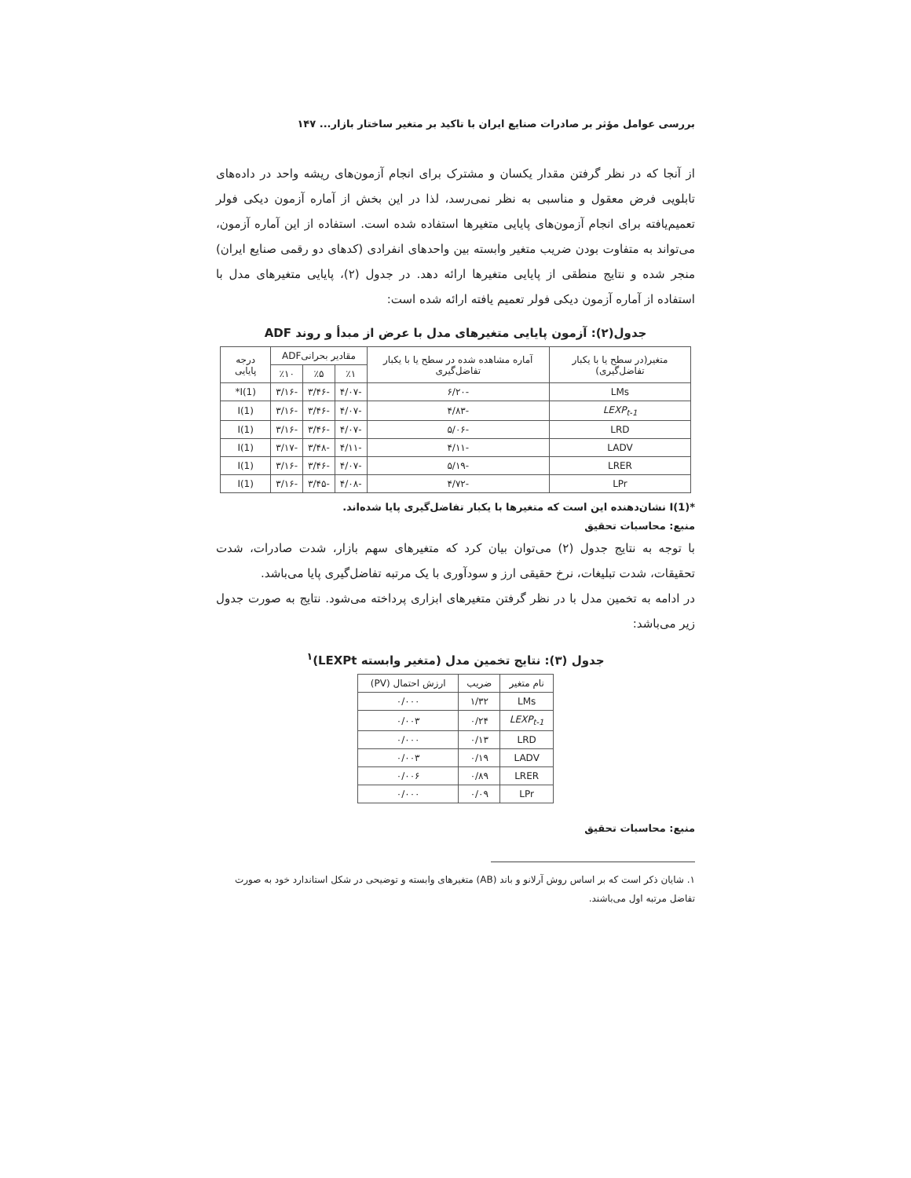بررسی عوامل مؤثر بر صادرات صنایع ایران با تاکید بر متغیر ساختار بازار... ۱۴۷
از آنجا که در نظر گرفتن مقدار یکسان و مشترک برای انجام آزمون‌های ریشه واحد در داده‌های تابلویی فرض معقول و مناسبی به نظر نمی‌رسد، لذا در این بخش از آماره آزمون دیکی فولر تعمیم‌یافته برای انجام آزمون‌های پایایی متغیرها استفاده شده است. استفاده از این آماره آزمون، می‌تواند به متفاوت بودن ضریب متغیر وابسته بین واحدهای انفرادی (کدهای دو رقمی صنایع ایران) منجر شده و نتایج منطقی از پایایی متغیرها ارائه دهد. در جدول (۲)، پایایی متغیرهای مدل با استفاده از آماره آزمون دیکی فولر تعمیم یافته ارائه شده است:
جدول(۲): آزمون پایایی متغیرهای مدل با عرض از مبدأ و روند ADF
| متغیر(در سطح یا با یکبار تفاضل‌گیری) | آماره مشاهده شده در سطح یا با یکبار تفاضل‌گیری | مقادیر بحرانیADF | | | درجه پایایی |
| --- | --- | --- | --- | --- | --- |
| | | ٪۱ | ٪۵ | ٪۱۰ | |
| LMs | -۶/۲۰ | -۴/۰۷ | -۳/۴۶ | -۳/۱۶ | I(1)* |
| LEXP<sub>t-1</sub> | -۴/۸۳ | -۴/۰۷ | -۳/۴۶ | -۳/۱۶ | I(1) |
| LRD | -۵/۰۶ | -۴/۰۷ | -۳/۴۶ | -۳/۱۶ | I(1) |
| LADV | -۴/۱۱ | -۴/۱۱ | -۳/۴۸ | -۳/۱۷ | I(1) |
| LRER | -۵/۱۹ | -۴/۰۷ | -۳/۴۶ | -۳/۱۶ | I(1) |
| LPr | -۴/۷۲ | -۴/۰۸ | -۳/۴۵ | -۳/۱۶ | I(1) |
*I(1) نشان‌دهنده این است که متغیرها با یکبار تفاضل‌گیری پایا شده‌اند.
منبع: محاسبات تحقیق
با توجه به نتایج جدول (۲) می‌توان بیان کرد که متغیرهای سهم بازار، شدت صادرات، شدت تحقیقات، شدت تبلیغات، نرخ حقیقی ارز و سودآوری با یک مرتبه تفاضل‌گیری پایا می‌باشد.
در ادامه به تخمین مدل با در نظر گرفتن متغیرهای ابزاری پرداخته می‌شود. نتایج به صورت جدول زیر می‌باشد:
جدول (۳): نتایج تخمین مدل (متغیر وابسته LEXPt)<sup>۱</sup>
| نام متغیر | ضریب | ارزش احتمال (PV) |
| --- | --- | --- |
| LMs | ۱/۳۲ | ۰/۰۰۰ |
| LEXP<sub>t-1</sub> | ۰/۲۴ | ۰/۰۰۳ |
| LRD | ۰/۱۳ | ۰/۰۰۰ |
| LADV | ۰/۱۹ | ۰/۰۰۳ |
| LRER | ۰/۸۹ | ۰/۰۰۶ |
| LPr | ۰/۰۹ | ۰/۰۰۰ |
منبع: محاسبات تحقیق
۱. شایان ذکر است که بر اساس روش آرلانو و باند (AB) متغیرهای وابسته و توضیحی در شکل استاندارد خود به صورت تفاضل مرتبه اول می‌باشند.